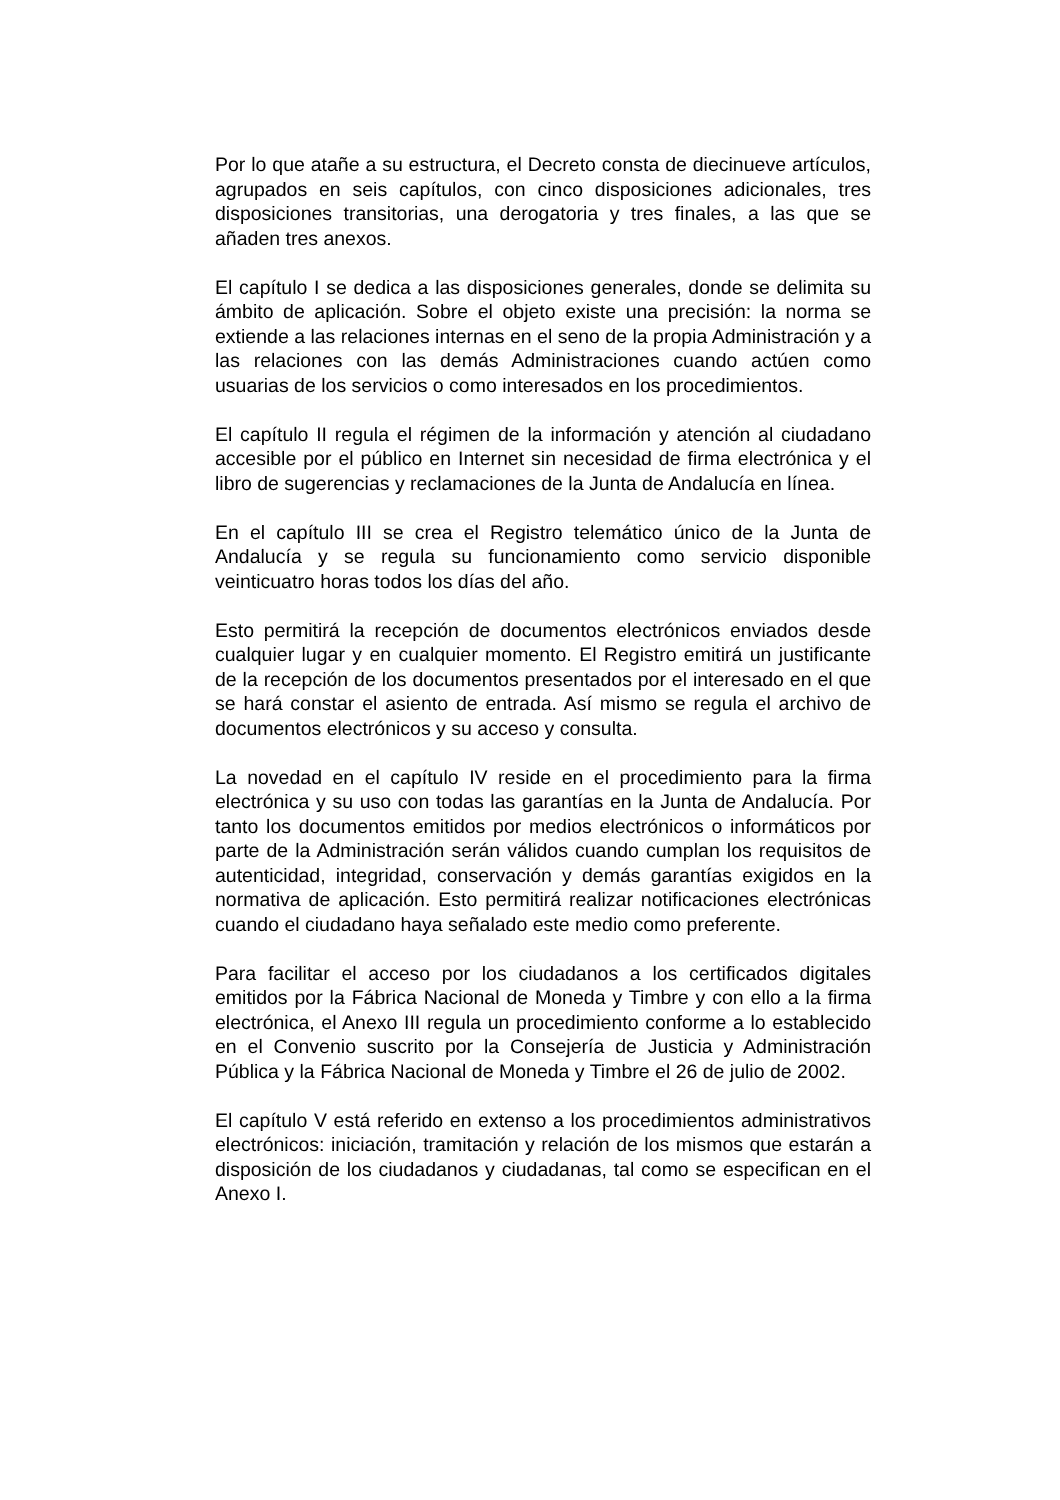Por lo que atañe a su estructura, el Decreto consta de diecinueve artículos, agrupados en seis capítulos, con cinco disposiciones adicionales, tres disposiciones transitorias, una derogatoria y tres finales, a las que se añaden tres anexos.
El capítulo I se dedica a las disposiciones generales, donde se delimita su ámbito de aplicación. Sobre el objeto existe una precisión: la norma se extiende a las relaciones internas en el seno de la propia Administración y a las relaciones con las demás Administraciones cuando actúen como usuarias de los servicios o como interesados en los procedimientos.
El capítulo II regula el régimen de la información y atención al ciudadano accesible por el público en Internet sin necesidad de firma electrónica y el libro de sugerencias y reclamaciones de la Junta de Andalucía en línea.
En el capítulo III se crea el Registro telemático único de la Junta de Andalucía y se regula su funcionamiento como servicio disponible veinticuatro horas todos los días del año.
Esto permitirá la recepción de documentos electrónicos enviados desde cualquier lugar y en cualquier momento. El Registro emitirá un justificante de la recepción de los documentos presentados por el interesado en el que se hará constar el asiento de entrada. Así mismo se regula el archivo de documentos electrónicos y su acceso y consulta.
La novedad en el capítulo IV reside en el procedimiento para la firma electrónica y su uso con todas las garantías en la Junta de Andalucía. Por tanto los documentos emitidos por medios electrónicos o informáticos por parte de la Administración serán válidos cuando cumplan los requisitos de autenticidad, integridad, conservación y demás garantías exigidos en la normativa de aplicación. Esto permitirá realizar notificaciones electrónicas cuando el ciudadano haya señalado este medio como preferente.
Para facilitar el acceso por los ciudadanos a los certificados digitales emitidos por la Fábrica Nacional de Moneda y Timbre y con ello a la firma electrónica, el Anexo III regula un procedimiento conforme a lo establecido en el Convenio suscrito por la Consejería de Justicia y Administración Pública y la Fábrica Nacional de Moneda y Timbre el 26 de julio de 2002.
El capítulo V está referido en extenso a los procedimientos administrativos electrónicos: iniciación, tramitación y relación de los mismos que estarán a disposición de los ciudadanos y ciudadanas, tal como se especifican en el Anexo I.